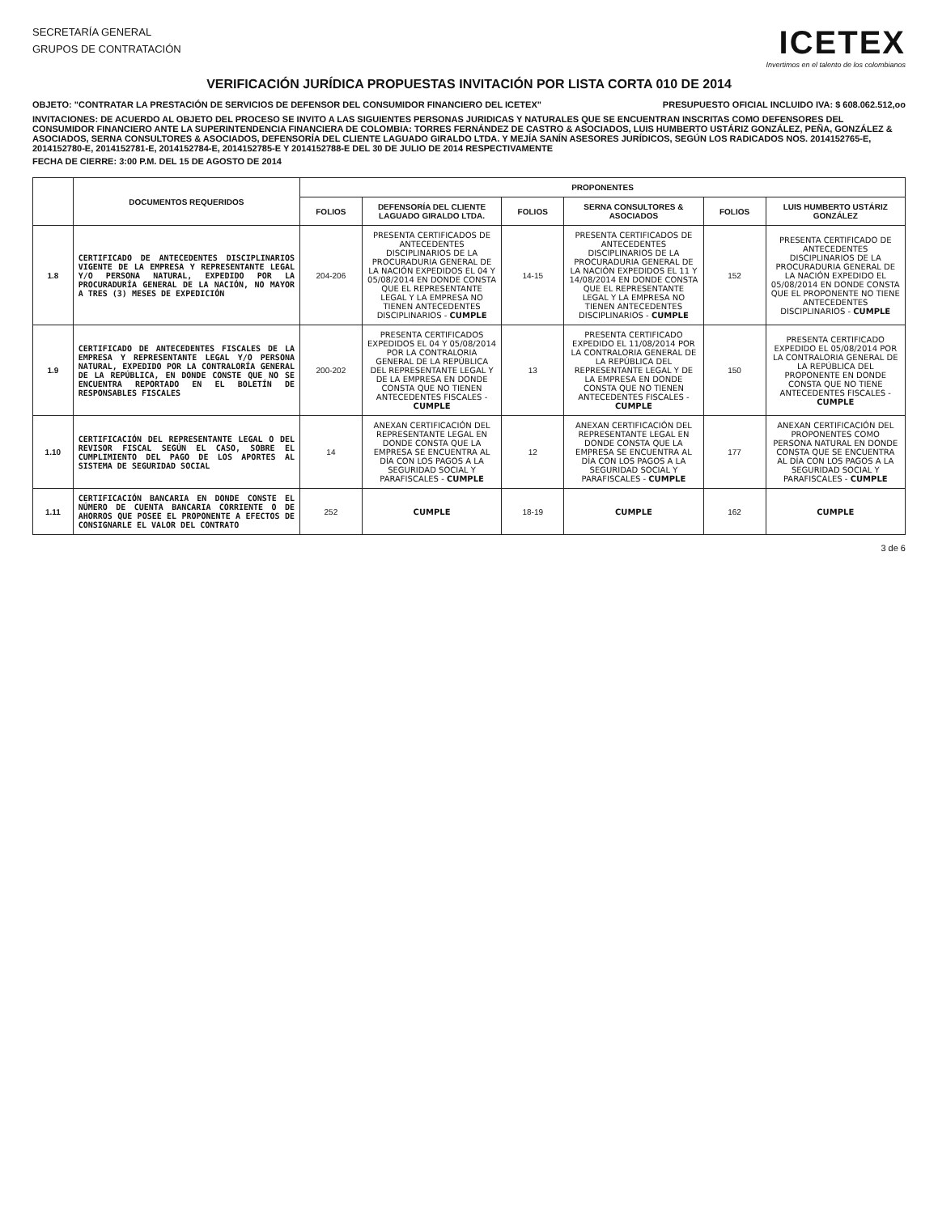SECRETARÍA GENERAL
GRUPOS DE CONTRATACIÓN
ICETEX
Invertimos en el talento de los colombianos
VERIFICACIÓN JURÍDICA PROPUESTAS INVITACIÓN POR LISTA CORTA 010 DE 2014
OBJETO: "CONTRATAR LA PRESTACIÓN DE SERVICIOS DE DEFENSOR DEL CONSUMIDOR FINANCIERO DEL ICETEX" PRESUPUESTO OFICIAL INCLUIDO IVA: $ 608.062.512,oo
INVITACIONES: DE ACUERDO AL OBJETO DEL PROCESO SE INVITO A LAS SIGUIENTES PERSONAS JURIDICAS Y NATURALES QUE SE ENCUENTRAN INSCRITAS COMO DEFENSORES DEL CONSUMIDOR FINANCIERO ANTE LA SUPERINTENDENCIA FINANCIERA DE COLOMBIA: TORRES FERNÁNDEZ DE CASTRO & ASOCIADOS, LUIS HUMBERTO USTÁRIZ GONZÁLEZ, PEÑA, GONZÁLEZ & ASOCIADOS, SERNA CONSULTORES & ASOCIADOS, DEFENSORÍA DEL CLIENTE LAGUADO GIRALDO LTDA. Y MEJÍA SANÍN ASESORES JURÍDICOS, SEGÚN LOS RADICADOS NOS. 2014152765-E, 2014152780-E, 2014152781-E, 2014152784-E, 2014152785-E Y 2014152788-E DEL 30 DE JULIO DE 2014 RESPECTIVAMENTE
FECHA DE CIERRE: 3:00 P.M. DEL 15 DE AGOSTO DE 2014
| | DOCUMENTOS REQUERIDOS | PROPONENTES | | | | | |
| --- | --- | --- | --- | --- | --- | --- | --- |
| | | FOLIOS | DEFENSORÍA DEL CLIENTE LAGUADO GIRALDO LTDA. | FOLIOS | SERNA CONSULTORES & ASOCIADOS | FOLIOS | LUIS HUMBERTO USTÁRIZ GONZÁLEZ |
| 1.8 | CERTIFICADO DE ANTECEDENTES DISCIPLINARIOS VIGENTE DE LA EMPRESA Y REPRESENTANTE LEGAL Y/O PERSONA NATURAL, EXPEDIDO POR LA PROCURADURÍA GENERAL DE LA NACIÓN, NO MAYOR A TRES (3) MESES DE EXPEDICIÓN | 204-206 | PRESENTA CERTIFICADOS DE ANTECEDENTES DISCIPLINARIOS DE LA PROCURADURIA GENERAL DE LA NACIÓN EXPEDIDOS EL 04 Y 05/08/2014 EN DONDE CONSTA QUE EL REPRESENTANTE LEGAL Y LA EMPRESA NO TIENEN ANTECEDENTES DISCIPLINARIOS - CUMPLE | 14-15 | PRESENTA CERTIFICADOS DE ANTECEDENTES DISCIPLINARIOS DE LA PROCURADURIA GENERAL DE LA NACIÓN EXPEDIDOS EL 11 Y 14/08/2014 EN DONDE CONSTA QUE EL REPRESENTANTE LEGAL Y LA EMPRESA NO TIENEN ANTECEDENTES DISCIPLINARIOS - CUMPLE | 152 | PRESENTA CERTIFICADO DE ANTECEDENTES DISCIPLINARIOS DE LA PROCURADURIA GENERAL DE LA NACIÓN EXPEDIDO EL 05/08/2014 EN DONDE CONSTA QUE EL PROPONENTE NO TIENE ANTECEDENTES DISCIPLINARIOS - CUMPLE |
| 1.9 | CERTIFICADO DE ANTECEDENTES FISCALES DE LA EMPRESA Y REPRESENTANTE LEGAL Y/O PERSONA NATURAL, EXPEDIDO POR LA CONTRALORÍA GENERAL DE LA REPÚBLICA, EN DONDE CONSTE QUE NO SE ENCUENTRA REPORTADO EN EL BOLETÍN DE RESPONSABLES FISCALES | 200-202 | PRESENTA CERTIFICADOS EXPEDIDOS EL 04 Y 05/08/2014 POR LA CONTRALORIA GENERAL DE LA REPÚBLICA DEL REPRESENTANTE LEGAL Y DE LA EMPRESA EN DONDE CONSTA QUE NO TIENEN ANTECEDENTES FISCALES - CUMPLE | 13 | PRESENTA CERTIFICADO EXPEDIDO EL 11/08/2014 POR LA CONTRALORIA GENERAL DE LA REPÚBLICA DEL REPRESENTANTE LEGAL Y DE LA EMPRESA EN DONDE CONSTA QUE NO TIENEN ANTECEDENTES FISCALES - CUMPLE | 150 | PRESENTA CERTIFICADO EXPEDIDO EL 05/08/2014 POR LA CONTRALORIA GENERAL DE LA REPÚBLICA DEL PROPONENTE EN DONDE CONSTA QUE NO TIENE ANTECEDENTES FISCALES - CUMPLE |
| 1.10 | CERTIFICACIÓN DEL REPRESENTANTE LEGAL O DEL REVISOR FISCAL SEGÚN EL CASO, SOBRE EL CUMPLIMIENTO DEL PAGO DE LOS APORTES AL SISTEMA DE SEGURIDAD SOCIAL | 14 | ANEXAN CERTIFICACIÓN DEL REPRESENTANTE LEGAL EN DONDE CONSTA QUE LA EMPRESA SE ENCUENTRA AL DÍA CON LOS PAGOS A LA SEGURIDAD SOCIAL Y PARAFISCALES - CUMPLE | 12 | ANEXAN CERTIFICACIÓN DEL REPRESENTANTE LEGAL EN DONDE CONSTA QUE LA EMPRESA SE ENCUENTRA AL DÍA CON LOS PAGOS A LA SEGURIDAD SOCIAL Y PARAFISCALES - CUMPLE | 177 | ANEXAN CERTIFICACIÓN DEL PROPONENTES COMO PERSONA NATURAL EN DONDE CONSTA QUE SE ENCUENTRA AL DÍA CON LOS PAGOS A LA SEGURIDAD SOCIAL Y PARAFISCALES - CUMPLE |
| 1.11 | CERTIFICACIÓN BANCARIA EN DONDE CONSTE EL NÚMERO DE CUENTA BANCARIA CORRIENTE O DE AHORROS QUE POSEE EL PROPONENTE A EFECTOS DE CONSIGNARLE EL VALOR DEL CONTRATO | 252 | CUMPLE | 18-19 | CUMPLE | 162 | CUMPLE |
3 de 6